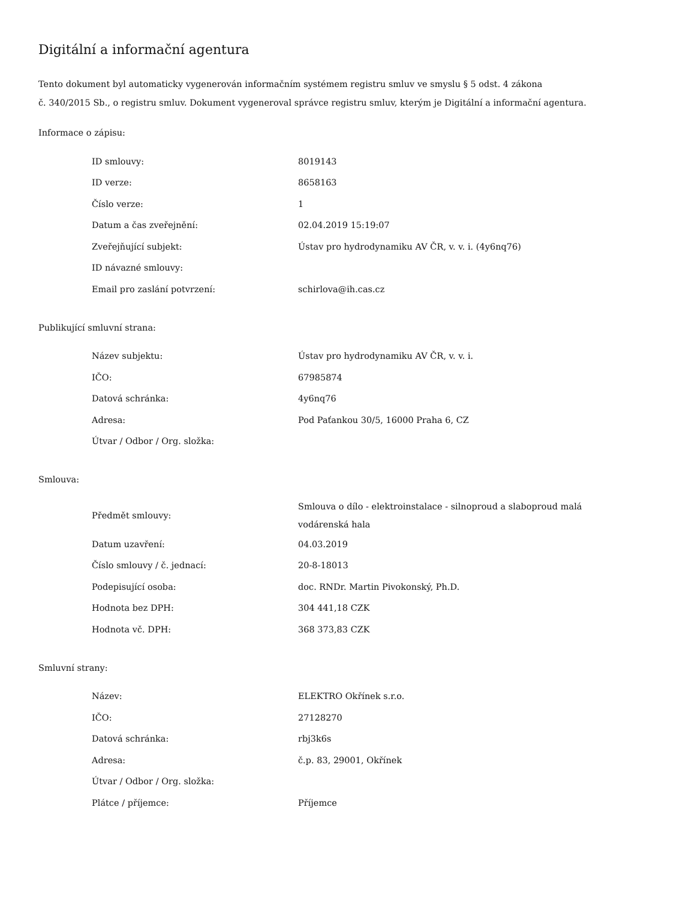Digitální a informační agentura
Tento dokument byl automaticky vygenerován informačním systémem registru smluv ve smyslu § 5 odst. 4 zákona
č. 340/2015 Sb., o registru smluv. Dokument vygeneroval správce registru smluv, kterým je Digitální a informační agentura.
Informace o zápisu:
| ID smlouvy: | 8019143 |
| ID verze: | 8658163 |
| Číslo verze: | 1 |
| Datum a čas zveřejnění: | 02.04.2019 15:19:07 |
| Zveřejňující subjekt: | Ústav pro hydrodynamiku AV ČR, v. v. i. (4y6nq76) |
| ID návazné smlouvy: | |
| Email pro zaslání potvrzení: | schirlova@ih.cas.cz |
Publikující smluvní strana:
| Název subjektu: | Ústav pro hydrodynamiku AV ČR, v. v. i. |
| IČO: | 67985874 |
| Datová schránka: | 4y6nq76 |
| Adresa: | Pod Paťankou 30/5, 16000 Praha 6, CZ |
| Útvar / Odbor / Org. složka: | |
Smlouva:
| Předmět smlouvy: | Smlouva o dílo - elektroinstalace - silnoproud a slaboproud malá vodárenská hala |
| Datum uzavření: | 04.03.2019 |
| Číslo smlouvy / č. jednací: | 20-8-18013 |
| Podepisující osoba: | doc. RNDr. Martin Pivokonský, Ph.D. |
| Hodnota bez DPH: | 304 441,18 CZK |
| Hodnota vč. DPH: | 368 373,83 CZK |
Smluvní strany:
| Název: | ELEKTRO Okřínek s.r.o. |
| IČO: | 27128270 |
| Datová schránka: | rbj3k6s |
| Adresa: | č.p. 83, 29001, Okřínek |
| Útvar / Odbor / Org. složka: | |
| Plátce / příjemce: | Příjemce |